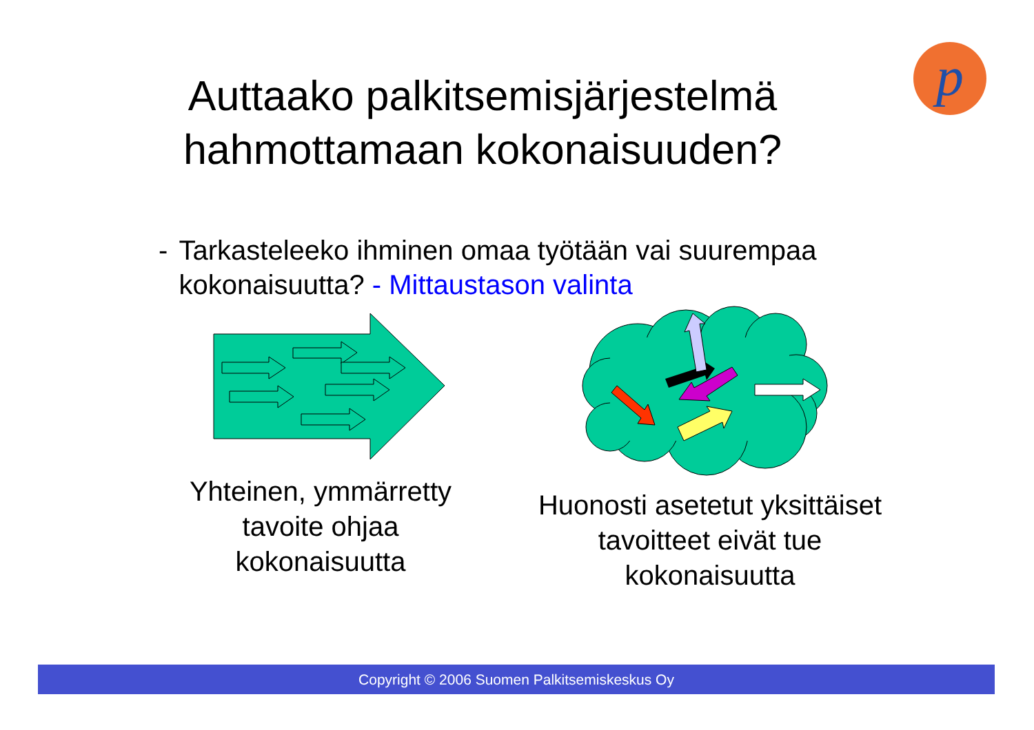Auttaako palkitsemisjärjestelmä hahmottamaan kokonaisuuden?
p
- Tarkasteleeko ihminen omaa työtään vai suurempaa kokonaisuutta? - Mittaustason valinta
Yhteinen, ymmärretty tavoite ohjaa kokonaisuutta
Huonosti asetetut yksittäiset tavoitteet eivät tue kokonaisuutta
Copyright © 2006 Suomen Palkitsemiskeskus Oy